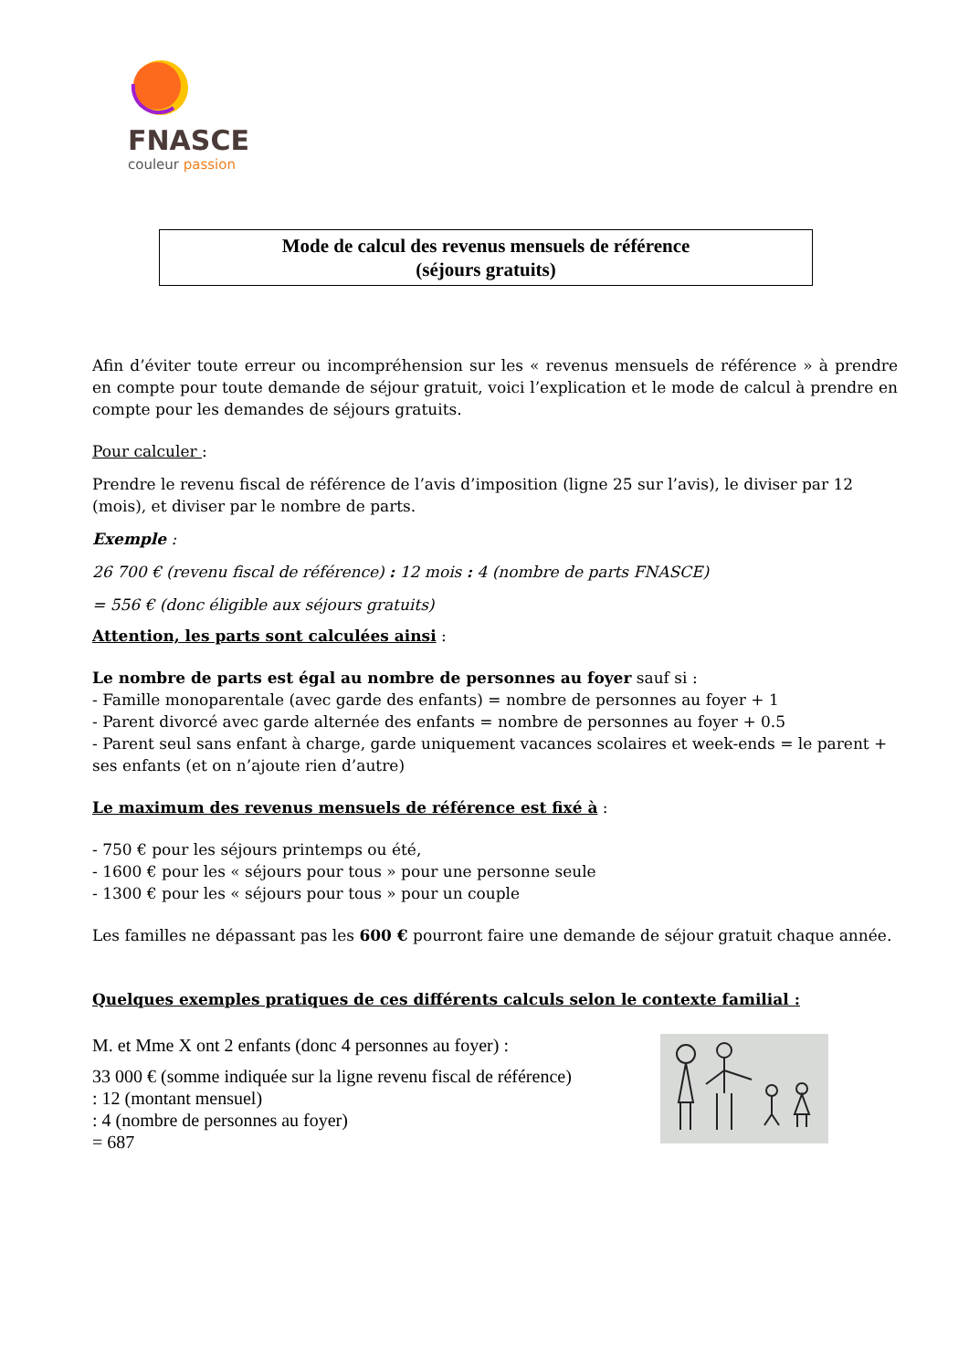FNASCE
couleur passion
Mode de calcul des revenus mensuels de référence
(séjours gratuits)
Afin d’éviter toute erreur ou incompréhension sur les « revenus mensuels de référence » à prendre en compte pour toute demande de séjour gratuit, voici l’explication et le mode de calcul à prendre en compte pour les demandes de séjours gratuits.
Pour calculer :
Prendre le revenu fiscal de référence de l’avis d’imposition (ligne 25 sur l’avis), le diviser par 12 (mois), et diviser par le nombre de parts.
Exemple :
26 700 € (revenu fiscal de référence) : 12 mois : 4 (nombre de parts FNASCE)
= 556 € (donc éligible aux séjours gratuits)
Attention, les parts sont calculées ainsi :
Le nombre de parts est égal au nombre de personnes au foyer sauf si :
- Famille monoparentale (avec garde des enfants) = nombre de personnes au foyer + 1
- Parent divorcé avec garde alternée des enfants = nombre de personnes au foyer + 0.5
- Parent seul sans enfant à charge, garde uniquement vacances scolaires et week-ends = le parent + ses enfants (et on n’ajoute rien d’autre)
Le maximum des revenus mensuels de référence est fixé à :
- 750 € pour les séjours printemps ou été,
- 1600 € pour les « séjours pour tous » pour une personne seule
- 1300 € pour les « séjours pour tous » pour un couple
Les familles ne dépassant pas les 600 € pourront faire une demande de séjour gratuit chaque année.
Quelques exemples pratiques de ces différents calculs selon le contexte familial :
M. et Mme X ont 2 enfants (donc 4 personnes au foyer) :
33 000 € (somme indiquée sur la ligne revenu fiscal de référence)
: 12 (montant mensuel)
: 4 (nombre de personnes au foyer)
= 687